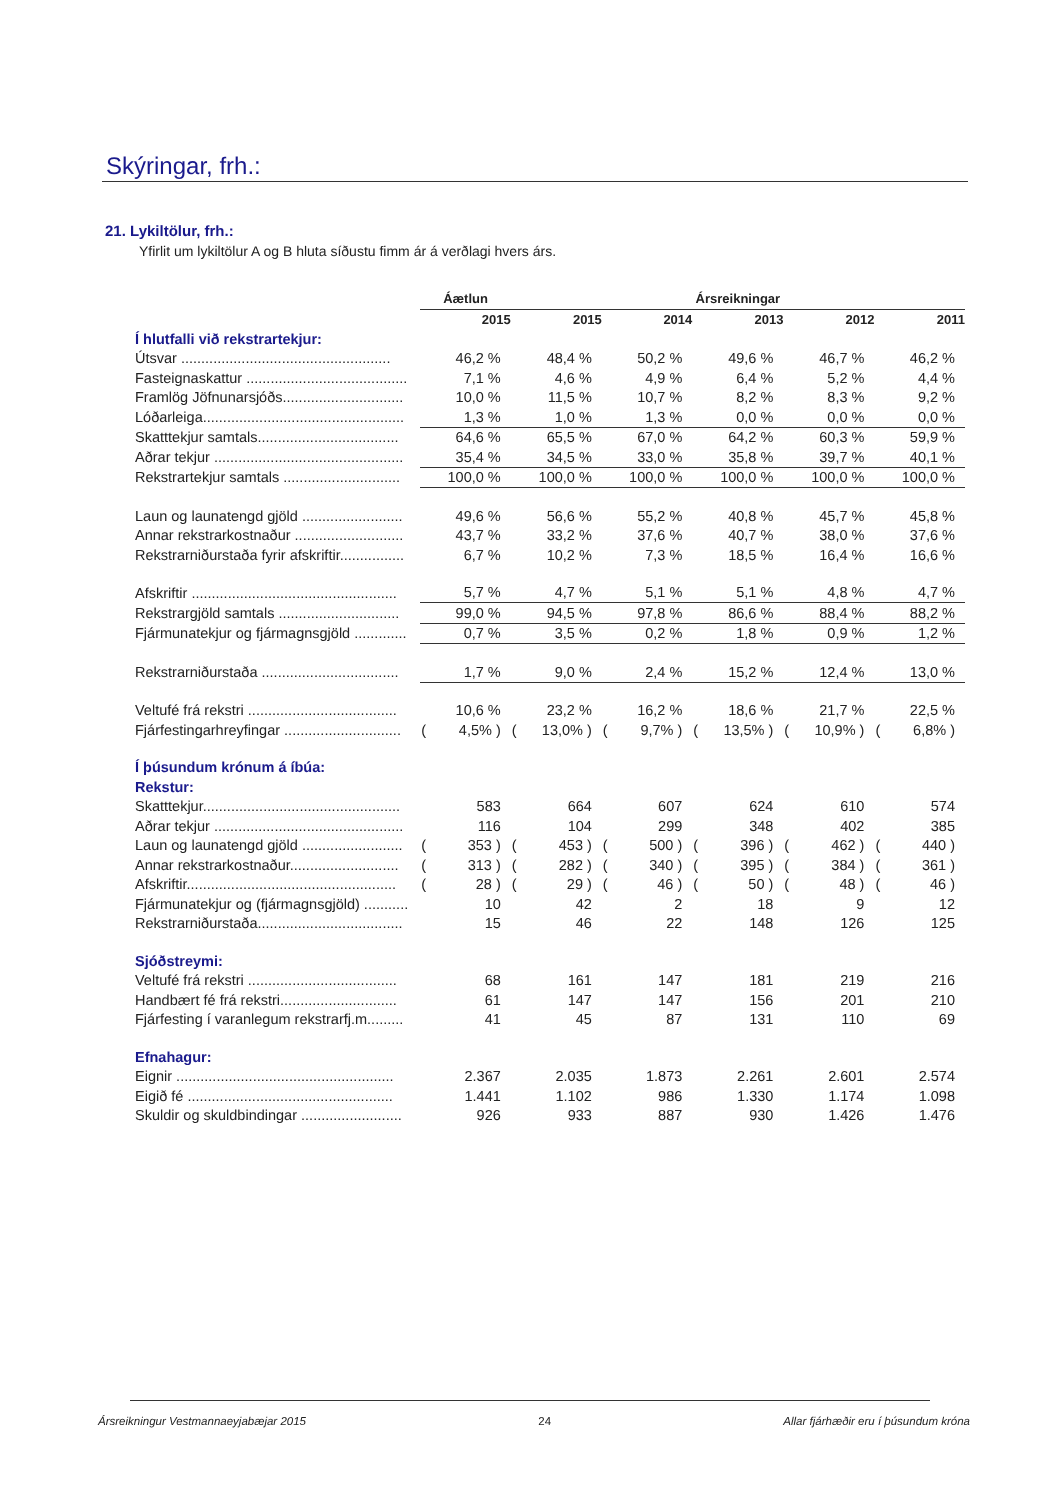Skýringar, frh.:
21. Lykiltölur, frh.:
Yfirlit um lykiltölur A og B hluta síðustu fimm ár á verðlagi hvers árs.
| | Áætlun | | Ársreikningar | | | | | | | | | |
| --- | --- | --- | --- | --- | --- | --- | --- | --- | --- | --- | --- | --- |
| | | 2015 | | 2015 | | 2014 | | 2013 | | 2012 | | 2011 |
| Í hlutfalli við rekstrartekjur: | | | | | | | | | | | | |
| Útsvar .................................................... | | 46,2 % | | 48,4 % | | 50,2 % | | 49,6 % | | 46,7 % | | 46,2 % |
| Fasteignaskattur ........................................ | | 7,1 % | | 4,6 % | | 4,9 % | | 6,4 % | | 5,2 % | | 4,4 % |
| Framlög Jöfnunarsjóðs.............................. | | 10,0 % | | 11,5 % | | 10,7 % | | 8,2 % | | 8,3 % | | 9,2 % |
| Lóðarleiga.................................................. | | 1,3 % | | 1,0 % | | 1,3 % | | 0,0 % | | 0,0 % | | 0,0 % |
| Skatttekjur samtals................................... | | 64,6 % | | 65,5 % | | 67,0 % | | 64,2 % | | 60,3 % | | 59,9 % |
| Aðrar tekjur ............................................... | | 35,4 % | | 34,5 % | | 33,0 % | | 35,8 % | | 39,7 % | | 40,1 % |
| Rekstrartekjur samtals ............................. | | 100,0 % | | 100,0 % | | 100,0 % | | 100,0 % | | 100,0 % | | 100,0 % |
| Laun og launatengd gjöld ......................... | | 49,6 % | | 56,6 % | | 55,2 % | | 40,8 % | | 45,7 % | | 45,8 % |
| Annar rekstrarkostnaður ........................... | | 43,7 % | | 33,2 % | | 37,6 % | | 40,7 % | | 38,0 % | | 37,6 % |
| Rekstrarniðurstaða fyrir afskriftir................ | | 6,7 % | | 10,2 % | | 7,3 % | | 18,5 % | | 16,4 % | | 16,6 % |
| Afskriftir ................................................... | | 5,7 % | | 4,7 % | | 5,1 % | | 5,1 % | | 4,8 % | | 4,7 % |
| Rekstrargjöld samtals .............................. | | 99,0 % | | 94,5 % | | 97,8 % | | 86,6 % | | 88,4 % | | 88,2 % |
| Fjármunatekjur og fjármagnsgjöld ............. | | 0,7 % | | 3,5 % | | 0,2 % | | 1,8 % | | 0,9 % | | 1,2 % |
| Rekstrarniðurstaða .................................. | | 1,7 % | | 9,0 % | | 2,4 % | | 15,2 % | | 12,4 % | | 13,0 % |
| Veltufé frá rekstri ..................................... | | 10,6 % | | 23,2 % | | 16,2 % | | 18,6 % | | 21,7 % | | 22,5 % |
| Fjárfestingarhreyfingar ............................. | ( | 4,5% ) | ( | 13,0% ) | ( | 9,7% ) | ( | 13,5% ) | ( | 10,9% ) | ( | 6,8% ) |
| Í þúsundum krónum á íbúa: | | | | | | | | | | | | |
| Rekstur: | | | | | | | | | | | | |
| Skatttekjur................................................. | | 583 | | 664 | | 607 | | 624 | | 610 | | 574 |
| Aðrar tekjur ............................................... | | 116 | | 104 | | 299 | | 348 | | 402 | | 385 |
| Laun og launatengd gjöld ......................... | ( | 353 ) | ( | 453 ) | ( | 500 ) | ( | 396 ) | ( | 462 ) | ( | 440 ) |
| Annar rekstrarkostnaður........................... | ( | 313 ) | ( | 282 ) | ( | 340 ) | ( | 395 ) | ( | 384 ) | ( | 361 ) |
| Afskriftir.................................................... | ( | 28 ) | ( | 29 ) | ( | 46 ) | ( | 50 ) | ( | 48 ) | ( | 46 ) |
| Fjármunatekjur og (fjármagnsgjöld) ........... | | 10 | | 42 | | 2 | | 18 | | 9 | | 12 |
| Rekstrarniðurstaða.................................... | | 15 | | 46 | | 22 | | 148 | | 126 | | 125 |
| Sjóðstreymi: | | | | | | | | | | | | |
| Veltufé frá rekstri ..................................... | | 68 | | 161 | | 147 | | 181 | | 219 | | 216 |
| Handbært fé frá rekstri............................. | | 61 | | 147 | | 147 | | 156 | | 201 | | 210 |
| Fjárfesting í varanlegum rekstrarfj.m......... | | 41 | | 45 | | 87 | | 131 | | 110 | | 69 |
| Efnahagur: | | | | | | | | | | | | |
| Eignir ...................................................... | | 2.367 | | 2.035 | | 1.873 | | 2.261 | | 2.601 | | 2.574 |
| Eigið fé ................................................... | | 1.441 | | 1.102 | | 986 | | 1.330 | | 1.174 | | 1.098 |
| Skuldir og skuldbindingar ......................... | | 926 | | 933 | | 887 | | 930 | | 1.426 | | 1.476 |
Ársreikningur Vestmannaeyjabæjar 2015 24 Allar fjárhæðir eru í þúsundum króna